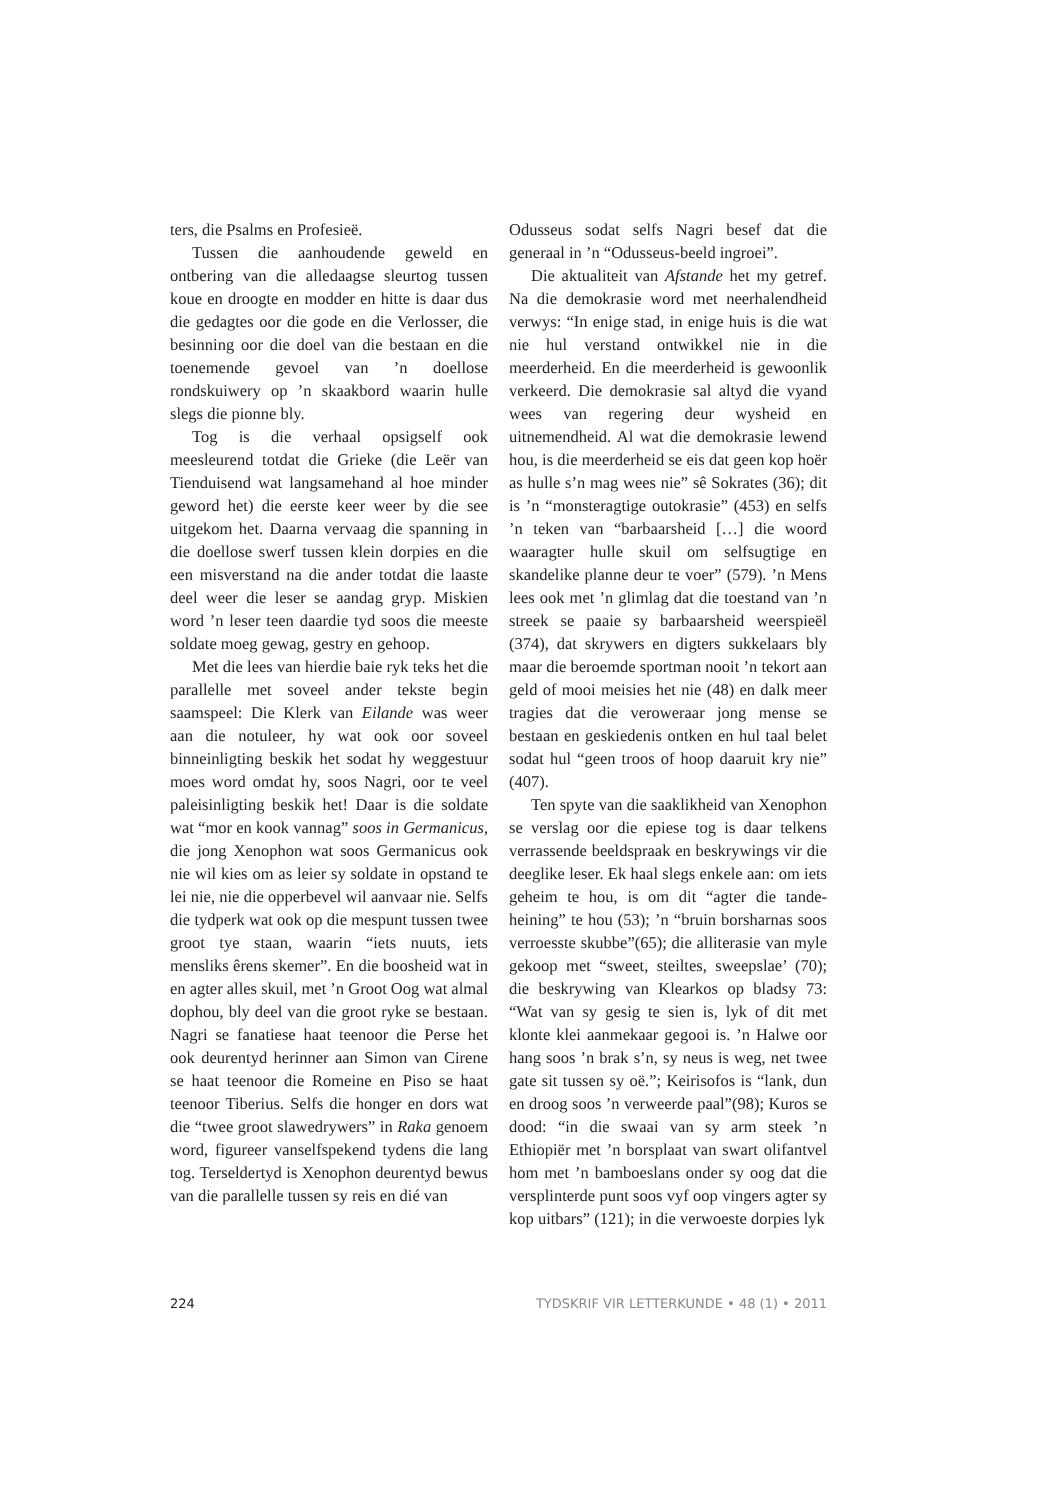ters, die Psalms en Profesieë.
Tussen die aanhoudende geweld en ontbering van die alledaagse sleurtog tussen koue en droogte en modder en hitte is daar dus die gedagtes oor die gode en die Verlosser, die besinning oor die doel van die bestaan en die toenemende gevoel van ’n doellose rondskuiwery op ’n skaakbord waarin hulle slegs die pionne bly.
Tog is die verhaal opsigself ook meesleurend totdat die Grieke (die Leër van Tienduisend wat langsamehand al hoe minder geword het) die eerste keer weer by die see uitgekom het. Daarna vervaag die spanning in die doellose swerf tussen klein dorpies en die een misverstand na die ander totdat die laaste deel weer die leser se aandag gryp. Miskien word ’n leser teen daardie tyd soos die meeste soldate moeg gewag, gestry en gehoop.
Met die lees van hierdie baie ryk teks het die parallelle met soveel ander tekste begin saamspeel: Die Klerk van Eilande was weer aan die notuleer, hy wat ook oor soveel binneinligting beskik het sodat hy weggestuur moes word omdat hy, soos Nagri, oor te veel paleisinligting beskik het! Daar is die soldate wat “mor en kook vannag” soos in Germanicus, die jong Xenophon wat soos Germanicus ook nie wil kies om as leier sy soldate in opstand te lei nie, nie die opperbevel wil aanvaar nie. Selfs die tydperk wat ook op die mespunt tussen twee groot tye staan, waarin “iets nuuts, iets mensliks êrens skemer”. En die boosheid wat in en agter alles skuil, met ’n Groot Oog wat almal dophou, bly deel van die groot ryke se bestaan. Nagri se fanatiese haat teenoor die Perse het ook deurentyd herinner aan Simon van Cirene se haat teenoor die Romeine en Piso se haat teenoor Tiberius. Selfs die honger en dors wat die “twee groot slawedrywers” in Raka genoem word, figureer vanselfspekend tydens die lang tog. Terseldertyd is Xenophon deurentyd bewus van die parallelle tussen sy reis en dié van
Odusseus sodat selfs Nagri besef dat die generaal in ’n “Odusseus-beeld ingroei”.
Die aktualiteit van Afstande het my getref. Na die demokrasie word met neerhalendheid verwys: “In enige stad, in enige huis is die wat nie hul verstand ontwikkel nie in die meerderheid. En die meerderheid is gewoonlik verkeerd. Die demokrasie sal altyd die vyand wees van regering deur wysheid en uitnemendheid. Al wat die demokrasie lewend hou, is die meerderheid se eis dat geen kop hoër as hulle s’n mag wees nie” sê Sokrates (36); dit is ’n “monsteragtige outokrasie” (453) en selfs ’n teken van “barbaarsheid […] die woord waaragter hulle skuil om selfsugtige en skandelike planne deur te voer” (579). ’n Mens lees ook met ’n glimlag dat die toestand van ’n streek se paaie sy barbaarsheid weerspieël (374), dat skrywers en digters sukkelaars bly maar die beroemde sportman nooit ’n tekort aan geld of mooi meisies het nie (48) en dalk meer tragies dat die veroweraar jong mense se bestaan en geskiedenis ontken en hul taal belet sodat hul “geen troos of hoop daaruit kry nie” (407).
Ten spyte van die saaklikheid van Xenophon se verslag oor die epiese tog is daar telkens verrassende beeldspraak en beskrywings vir die deeglike leser. Ek haal slegs enkele aan: om iets geheim te hou, is om dit “agter die tande-heining” te hou (53); ’n “bruin borsharnas soos verroesste skubbe”(65); die alliterasie van myle gekoop met “sweet, steiltes, sweepslae’ (70); die beskrywing van Klearkos op bladsy 73: “Wat van sy gesig te sien is, lyk of dit met klonte klei aanmekaar gegooi is. ’n Halwe oor hang soos ’n brak s’n, sy neus is weg, net twee gate sit tussen sy oë.”; Keirisofos is “lank, dun en droog soos ’n verweerde paal”(98); Kuros se dood: “in die swaai van sy arm steek ’n Ethiopiër met ’n borsplaat van swart olifantvel hom met ’n bamboeslans onder sy oog dat die versplinterde punt soos vyf oop vingers agter sy kop uitbars” (121); in die verwoeste dorpies lyk
224 TYDSKRIF VIR LETTERKUNDE • 48 (1) • 2011